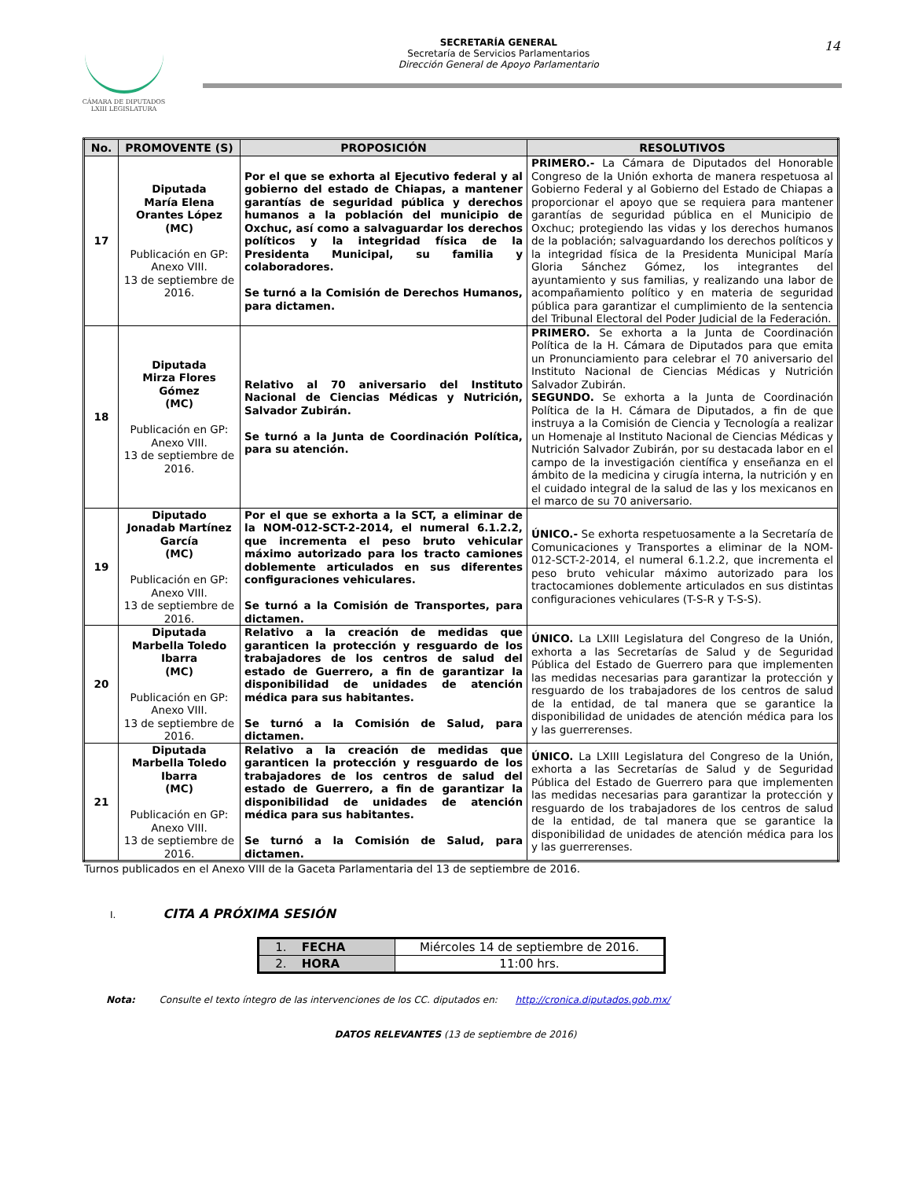CÁMARA DE DIPUTADOS
LXIII LEGISLATURA
SECRETARÍA GENERAL
Secretaría de Servicios Parlamentarios
Dirección General de Apoyo Parlamentario
14
| No. | PROMOVENTE (S) | PROPOSICIÓN | RESOLUTIVOS |
| --- | --- | --- | --- |
| 17 | Diputada María Elena Orantes López (MC) Publicación en GP: Anexo VIII. 13 de septiembre de 2016. | Por el que se exhorta al Ejecutivo federal y al gobierno del estado de Chiapas, a mantener garantías de seguridad pública y derechos humanos a la población del municipio de Oxchuc, así como a salvaguardar los derechos políticos y la integridad física de la Presidenta Municipal, su familia y colaboradores. Se turnó a la Comisión de Derechos Humanos, para dictamen. | PRIMERO.- La Cámara de Diputados del Honorable Congreso de la Unión exhorta de manera respetuosa al Gobierno Federal y al Gobierno del Estado de Chiapas a proporcionar el apoyo que se requiera para mantener garantías de seguridad pública en el Municipio de Oxchuc; protegiendo las vidas y los derechos humanos de la población; salvaguardando los derechos políticos y la integridad física de la Presidenta Municipal María Gloria Sánchez Gómez, los integrantes del ayuntamiento y sus familias, y realizando una labor de acompañamiento político y en materia de seguridad pública para garantizar el cumplimiento de la sentencia del Tribunal Electoral del Poder Judicial de la Federación. |
| 18 | Diputada Mirza Flores Gómez (MC) Publicación en GP: Anexo VIII. 13 de septiembre de 2016. | Relativo al 70 aniversario del Instituto Nacional de Ciencias Médicas y Nutrición, Salvador Zubirán. Se turnó a la Junta de Coordinación Política, para su atención. | PRIMERO. Se exhorta a la Junta de Coordinación Política de la H. Cámara de Diputados para que emita un Pronunciamiento para celebrar el 70 aniversario del Instituto Nacional de Ciencias Médicas y Nutrición Salvador Zubirán. SEGUNDO. Se exhorta a la Junta de Coordinación Política de la H. Cámara de Diputados, a fin de que instruya a la Comisión de Ciencia y Tecnología a realizar un Homenaje al Instituto Nacional de Ciencias Médicas y Nutrición Salvador Zubirán, por su destacada labor en el campo de la investigación científica y enseñanza en el ámbito de la medicina y cirugía interna, la nutrición y en el cuidado integral de la salud de las y los mexicanos en el marco de su 70 aniversario. |
| 19 | Diputado Jonadab Martínez García (MC) Publicación en GP: Anexo VIII. 13 de septiembre de 2016. | Por el que se exhorta a la SCT, a eliminar de la NOM-012-SCT-2-2014, el numeral 6.1.2.2, que incrementa el peso bruto vehicular máximo autorizado para los tracto camiones doblemente articulados en sus diferentes configuraciones vehiculares. Se turnó a la Comisión de Transportes, para dictamen. | ÚNICO.- Se exhorta respetuosamente a la Secretaría de Comunicaciones y Transportes a eliminar de la NOM-012-SCT-2-2014, el numeral 6.1.2.2, que incrementa el peso bruto vehicular máximo autorizado para los tractocamiones doblemente articulados en sus distintas configuraciones vehiculares (T-S-R y T-S-S). |
| 20 | Diputada Marbella Toledo Ibarra (MC) Publicación en GP: Anexo VIII. 13 de septiembre de 2016. | Relativo a la creación de medidas que garanticen la protección y resguardo de los trabajadores de los centros de salud del estado de Guerrero, a fin de garantizar la disponibilidad de unidades de atención médica para sus habitantes. Se turnó a la Comisión de Salud, para dictamen. | ÚNICO. La LXIII Legislatura del Congreso de la Unión, exhorta a las Secretarías de Salud y de Seguridad Pública del Estado de Guerrero para que implementen las medidas necesarias para garantizar la protección y resguardo de los trabajadores de los centros de salud de la entidad, de tal manera que se garantice la disponibilidad de unidades de atención médica para los y las guerrerenses. |
| 21 | Diputada Marbella Toledo Ibarra (MC) Publicación en GP: Anexo VIII. 13 de septiembre de 2016. | Relativo a la creación de medidas que garanticen la protección y resguardo de los trabajadores de los centros de salud del estado de Guerrero, a fin de garantizar la disponibilidad de unidades de atención médica para sus habitantes. Se turnó a la Comisión de Salud, para dictamen. | ÚNICO. La LXIII Legislatura del Congreso de la Unión, exhorta a las Secretarías de Salud y de Seguridad Pública del Estado de Guerrero para que implementen las medidas necesarias para garantizar la protección y resguardo de los trabajadores de los centros de salud de la entidad, de tal manera que se garantice la disponibilidad de unidades de atención médica para los y las guerrerenses. |
Turnos publicados en el Anexo VIII de la Gaceta Parlamentaria del 13 de septiembre de 2016.
I. CITA A PRÓXIMA SESIÓN
| 1. FECHA | Miércoles 14 de septiembre de 2016. |
| 2. HORA | 11:00 hrs. |
Nota: Consulte el texto íntegro de las intervenciones de los CC. diputados en: http://cronica.diputados.gob.mx/
DATOS RELEVANTES (13 de septiembre de 2016)